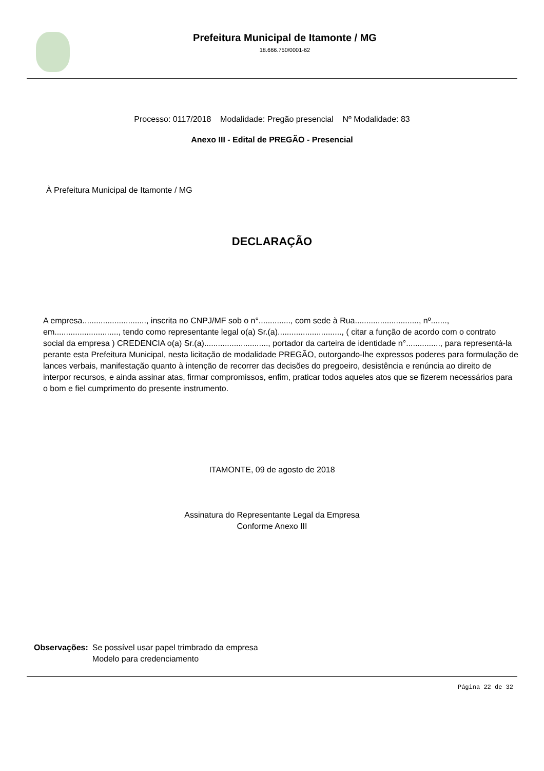Prefeitura Municipal de Itamonte / MG
18.666.750/0001-62
Processo: 0117/2018 Modalidade: Pregão presencial Nº Modalidade: 83
Anexo III - Edital de PREGÃO - Presencial
À Prefeitura Municipal de Itamonte / MG
DECLARAÇÃO
A empresa............................, inscrita no CNPJ/MF sob o n°.............., com sede à Rua............................, nº......., em............................, tendo como representante legal o(a) Sr.(a)............................, ( citar a função de acordo com o contrato social da empresa ) CREDENCIA o(a) Sr.(a)............................, portador da carteira de identidade n°..............., para representá-la perante esta Prefeitura Municipal, nesta licitação de modalidade PREGÃO, outorgando-lhe expressos poderes para formulação de lances verbais, manifestação quanto à intenção de recorrer das decisões do pregoeiro, desistência e renúncia ao direito de interpor recursos, e ainda assinar atas, firmar compromissos, enfim, praticar todos aqueles atos que se fizerem necessários para o bom e fiel cumprimento do presente instrumento.
ITAMONTE, 09 de agosto de 2018
Assinatura do Representante Legal da Empresa
Conforme Anexo III
Observações: Se possível usar papel trimbrado da empresa
Modelo para credenciamento
Página 22 de 32